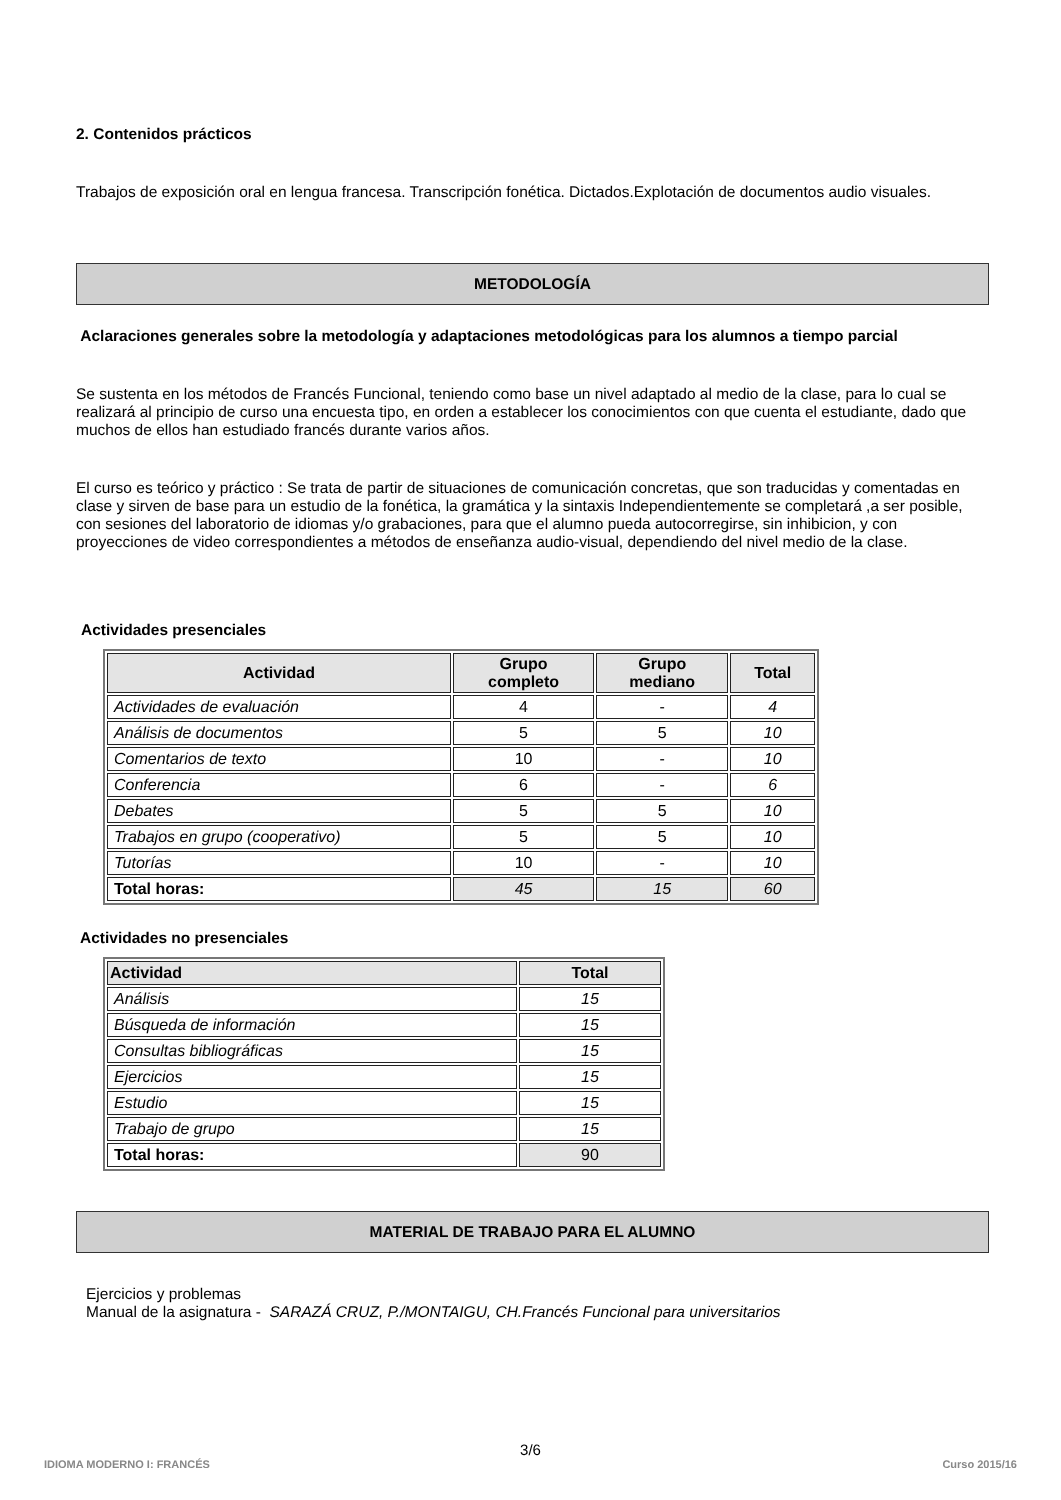2. Contenidos prácticos
Trabajos de exposición oral en lengua francesa. Transcripción fonética. Dictados.Explotación de documentos audio visuales.
METODOLOGÍA
Aclaraciones generales sobre la metodología y adaptaciones metodológicas para los alumnos a tiempo parcial
Se sustenta en los métodos de Francés Funcional, teniendo como base un nivel adaptado al medio de la clase, para lo cual se realizará al principio de curso una encuesta tipo, en orden a establecer los conocimientos con que cuenta el estudiante, dado que muchos de ellos han estudiado francés durante varios años.
El curso es teórico y práctico : Se trata de partir de situaciones de comunicación concretas, que son traducidas y comentadas en clase y sirven de base para un estudio de la fonética, la gramática y la sintaxis Independientemente se completará ,a ser posible, con sesiones del laboratorio de idiomas y/o grabaciones, para que el alumno pueda autocorregirse, sin inhibicion, y con proyecciones de video correspondientes a métodos de enseñanza audio-visual, dependiendo del nivel medio de la clase.
Actividades presenciales
| Actividad | Grupo completo | Grupo mediano | Total |
| --- | --- | --- | --- |
| Actividades de evaluación | 4 | - | 4 |
| Análisis de documentos | 5 | 5 | 10 |
| Comentarios de texto | 10 | - | 10 |
| Conferencia | 6 | - | 6 |
| Debates | 5 | 5 | 10 |
| Trabajos en grupo (cooperativo) | 5 | 5 | 10 |
| Tutorías | 10 | - | 10 |
| Total horas: | 45 | 15 | 60 |
Actividades no presenciales
| Actividad | Total |
| --- | --- |
| Análisis | 15 |
| Búsqueda de información | 15 |
| Consultas bibliográficas | 15 |
| Ejercicios | 15 |
| Estudio | 15 |
| Trabajo de grupo | 15 |
| Total horas: | 90 |
MATERIAL DE TRABAJO PARA EL ALUMNO
Ejercicios y problemas
Manual de la asignatura - SARAZÁ CRUZ, P./MONTAIGU, CH.Francés Funcional para universitarios
3/6
IDIOMA MODERNO I: FRANCÉS Curso 2015/16